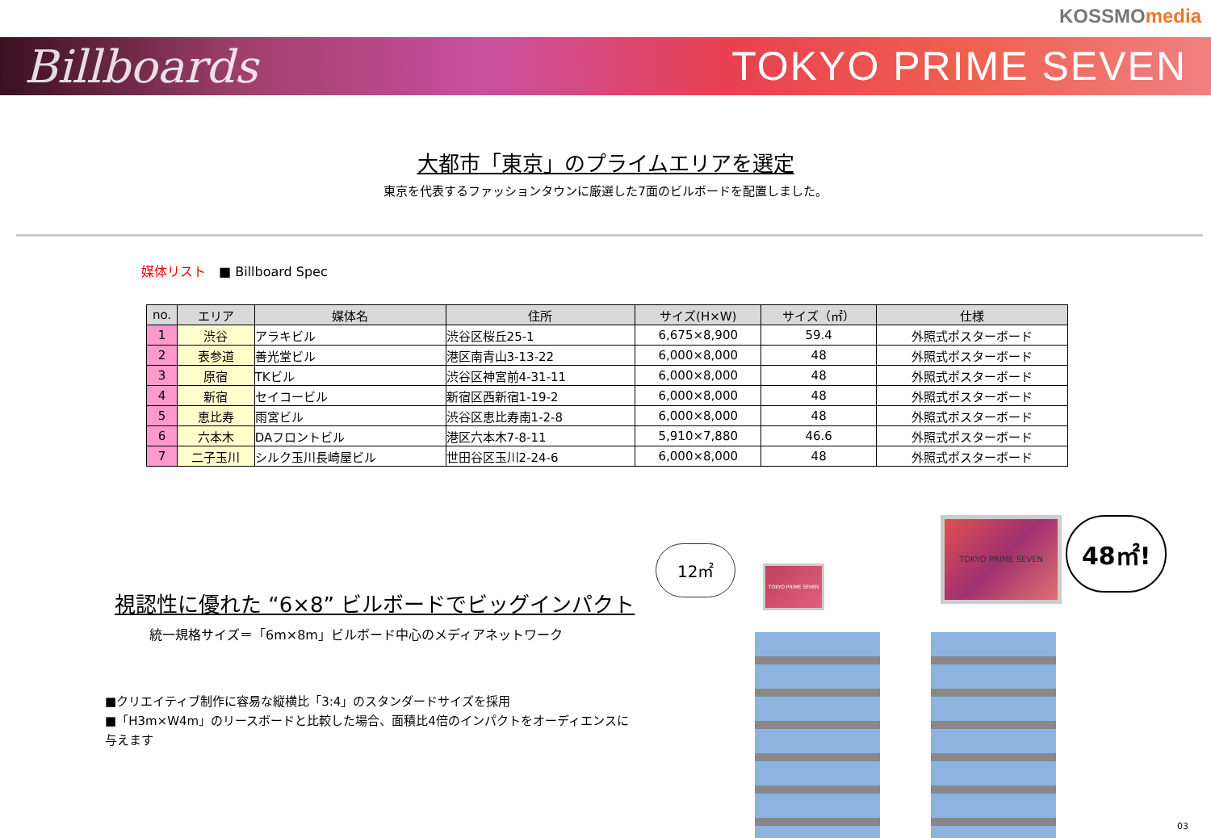KOSSMO media
Billboards TOKYO PRIME SEVEN
大都市「東京」のプライムエリアを選定
東京を代表するファッションタウンに厳選した7面のビルボードを配置しました。
媒体リスト ■ Billboard Spec
| no. | エリア | 媒体名 | 住所 | サイズ(H×W) | サイズ（㎡） | 仕様 |
| --- | --- | --- | --- | --- | --- | --- |
| 1 | 渋谷 | アラキビル | 渋谷区桜丘25-1 | 6,675×8,900 | 59.4 | 外照式ポスターボード |
| 2 | 表参道 | 善光堂ビル | 港区南青山3-13-22 | 6,000×8,000 | 48 | 外照式ポスターボード |
| 3 | 原宿 | TKビル | 渋谷区神宮前4-31-11 | 6,000×8,000 | 48 | 外照式ポスターボード |
| 4 | 新宿 | セイコービル | 新宿区西新宿1-19-2 | 6,000×8,000 | 48 | 外照式ポスターボード |
| 5 | 恵比寿 | 雨宮ビル | 渋谷区恵比寿南1-2-8 | 6,000×8,000 | 48 | 外照式ポスターボード |
| 6 | 六本木 | DAフロントビル | 港区六本木7-8-11 | 5,910×7,880 | 46.6 | 外照式ポスターボード |
| 7 | 二子玉川 | シルク玉川長崎屋ビル | 世田谷区玉川2-24-6 | 6,000×8,000 | 48 | 外照式ポスターボード |
視認性に優れた “6×8” ビルボードでビッグインパクト
統一規格サイズ＝「6m×8m」ビルボード中心のメディアネットワーク
■クリエイティブ制作に容易な縦横比「3:4」のスタンダードサイズを採用
■「H3m×W4m」のリースボードと比較した場合、面積比4倍のインパクトをオーディエンスに与えます
12㎡
TOKYO PRIME SEVEN
TOKYO PRIME SEVEN 48㎡!
03